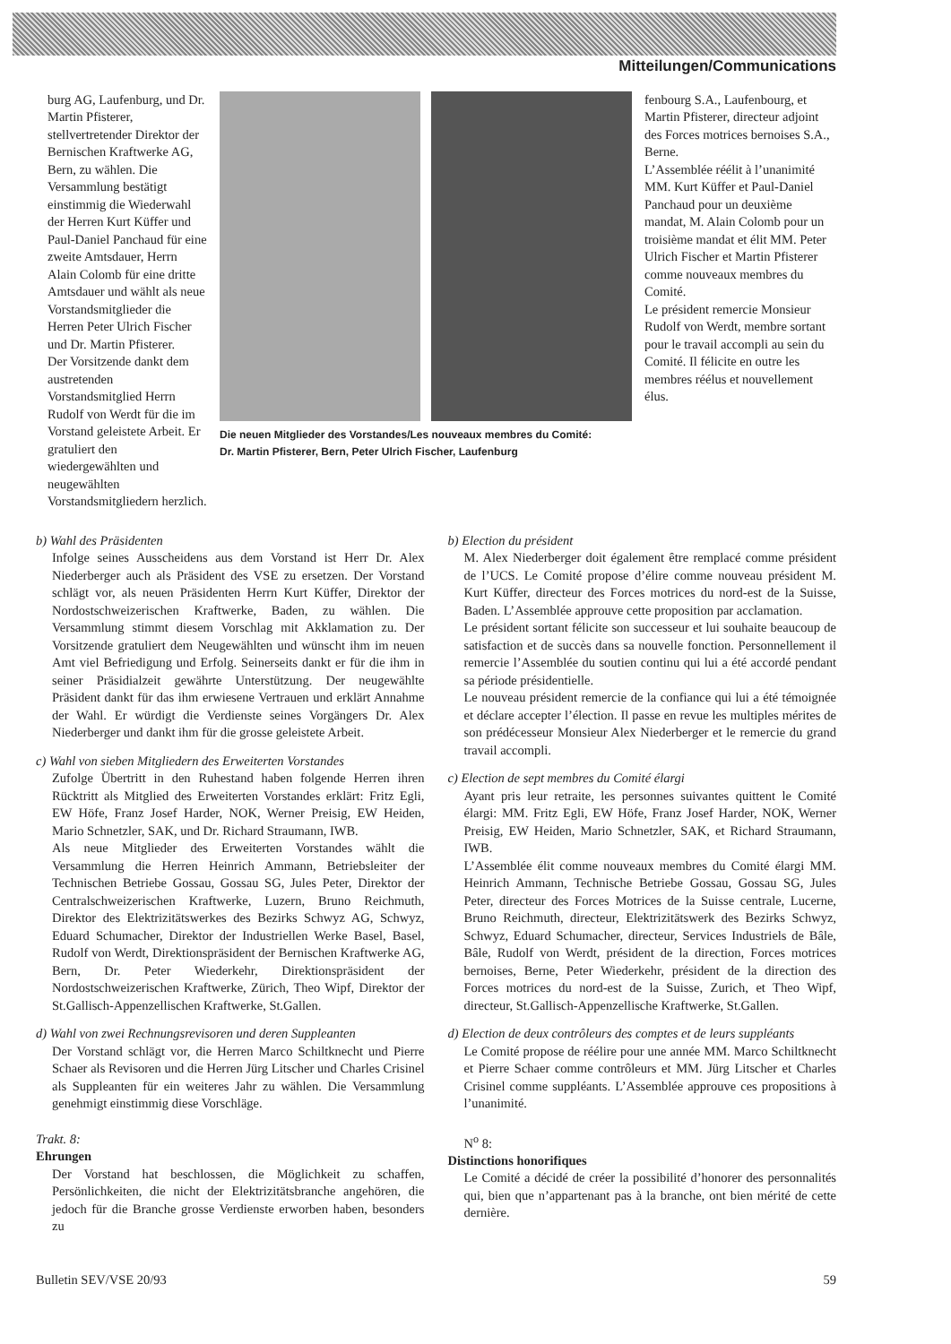Mitteilungen/Communications
burg AG, Laufenburg, und Dr. Martin Pfisterer, stellvertretender Direktor der Bernischen Kraftwerke AG, Bern, zu wählen. Die Versammlung bestätigt einstimmig die Wiederwahl der Herren Kurt Küffer und Paul-Daniel Panchaud für eine zweite Amtsdauer, Herrn Alain Colomb für eine dritte Amtsdauer und wählt als neue Vorstandsmitglieder die Herren Peter Ulrich Fischer und Dr. Martin Pfisterer.
Der Vorsitzende dankt dem austretenden Vorstandsmitglied Herrn Rudolf von Werdt für die im Vorstand geleistete Arbeit. Er gratuliert den wiedergewählten und neugewählten Vorstandsmitgliedern herzlich.
Die neuen Mitglieder des Vorstandes/Les nouveaux membres du Comité:
Dr. Martin Pfisterer, Bern, Peter Ulrich Fischer, Laufenburg
fenbourg S.A., Laufenbourg, et Martin Pfisterer, directeur adjoint des Forces motrices bernoises S.A., Berne.
L’Assemblée réélit à l’unanimité MM. Kurt Küffer et Paul-Daniel Panchaud pour un deuxième mandat, M. Alain Colomb pour un troisième mandat et élit MM. Peter Ulrich Fischer et Martin Pfisterer comme nouveaux membres du Comité.
Le président remercie Monsieur Rudolf von Werdt, membre sortant pour le travail accompli au sein du Comité. Il félicite en outre les membres réélus et nouvellement élus.
b) Wahl des Präsidenten
Infolge seines Ausscheidens aus dem Vorstand ist Herr Dr. Alex Niederberger auch als Präsident des VSE zu ersetzen. Der Vorstand schlägt vor, als neuen Präsidenten Herrn Kurt Küffer, Direktor der Nordostschweizerischen Kraftwerke, Baden, zu wählen. Die Versammlung stimmt diesem Vorschlag mit Akklamation zu. Der Vorsitzende gratuliert dem Neugewählten und wünscht ihm im neuen Amt viel Befriedigung und Erfolg. Seinerseits dankt er für die ihm in seiner Präsidialzeit gewährte Unterstützung. Der neugewählte Präsident dankt für das ihm erwiesene Vertrauen und erklärt Annahme der Wahl. Er würdigt die Verdienste seines Vorgängers Dr. Alex Niederberger und dankt ihm für die grosse geleistete Arbeit.
c) Wahl von sieben Mitgliedern des Erweiterten Vorstandes
Zufolge Übertritt in den Ruhestand haben folgende Herren ihren Rücktritt als Mitglied des Erweiterten Vorstandes erklärt: Fritz Egli, EW Höfe, Franz Josef Harder, NOK, Werner Preisig, EW Heiden, Mario Schnetzler, SAK, und Dr. Richard Straumann, IWB.
Als neue Mitglieder des Erweiterten Vorstandes wählt die Versammlung die Herren Heinrich Ammann, Betriebsleiter der Technischen Betriebe Gossau, Gossau SG, Jules Peter, Direktor der Centralschweizerischen Kraftwerke, Luzern, Bruno Reichmuth, Direktor des Elektrizitätswerkes des Bezirks Schwyz AG, Schwyz, Eduard Schumacher, Direktor der Industriellen Werke Basel, Basel, Rudolf von Werdt, Direktionspräsident der Bernischen Kraftwerke AG, Bern, Dr. Peter Wiederkehr, Direktionspräsident der Nordostschweizerischen Kraftwerke, Zürich, Theo Wipf, Direktor der St.Gallisch-Appenzellischen Kraftwerke, St.Gallen.
d) Wahl von zwei Rechnungsrevisoren und deren Suppleanten
Der Vorstand schlägt vor, die Herren Marco Schiltknecht und Pierre Schaer als Revisoren und die Herren Jürg Litscher und Charles Crisinel als Suppleanten für ein weiteres Jahr zu wählen. Die Versammlung genehmigt einstimmig diese Vorschläge.
Trakt. 8:
Ehrungen
Der Vorstand hat beschlossen, die Möglichkeit zu schaffen, Persönlichkeiten, die nicht der Elektrizitätsbranche angehören, die jedoch für die Branche grosse Verdienste erworben haben, besonders zu
b) Election du président
M. Alex Niederberger doit également être remplacé comme président de l’UCS. Le Comité propose d’élire comme nouveau président M. Kurt Küffer, directeur des Forces motrices du nord-est de la Suisse, Baden. L’Assemblée approuve cette proposition par acclamation.
Le président sortant félicite son successeur et lui souhaite beaucoup de satisfaction et de succès dans sa nouvelle fonction. Personnellement il remercie l’Assemblée du soutien continu qui lui a été accordé pendant sa période présidentielle.
Le nouveau président remercie de la confiance qui lui a été témoignée et déclare accepter l’élection. Il passe en revue les multiples mérites de son prédécesseur Monsieur Alex Niederberger et le remercie du grand travail accompli.
c) Election de sept membres du Comité élargi
Ayant pris leur retraite, les personnes suivantes quittent le Comité élargi: MM. Fritz Egli, EW Höfe, Franz Josef Harder, NOK, Werner Preisig, EW Heiden, Mario Schnetzler, SAK, et Richard Straumann, IWB.
L’Assemblée élit comme nouveaux membres du Comité élargi MM. Heinrich Ammann, Technische Betriebe Gossau, Gossau SG, Jules Peter, directeur des Forces Motrices de la Suisse centrale, Lucerne, Bruno Reichmuth, directeur, Elektrizitätswerk des Bezirks Schwyz, Schwyz, Eduard Schumacher, directeur, Services Industriels de Bâle, Bâle, Rudolf von Werdt, président de la direction, Forces motrices bernoises, Berne, Peter Wiederkehr, président de la direction des Forces motrices du nord-est de la Suisse, Zurich, et Theo Wipf, directeur, St.Gallisch-Appenzellische Kraftwerke, St.Gallen.
d) Election de deux contrôleurs des comptes et de leurs suppléants
Le Comité propose de réélire pour une année MM. Marco Schiltknecht et Pierre Schaer comme contrôleurs et MM. Jürg Litscher et Charles Crisinel comme suppléants. L’Assemblée approuve ces propositions à l’unanimité.
N<sup>o</sup> 8:
Distinctions honorifiques
Le Comité a décidé de créer la possibilité d’honorer des personnalités qui, bien que n’appartenant pas à la branche, ont bien mérité de cette dernière.
Bulletin SEV/VSE 20/93 59